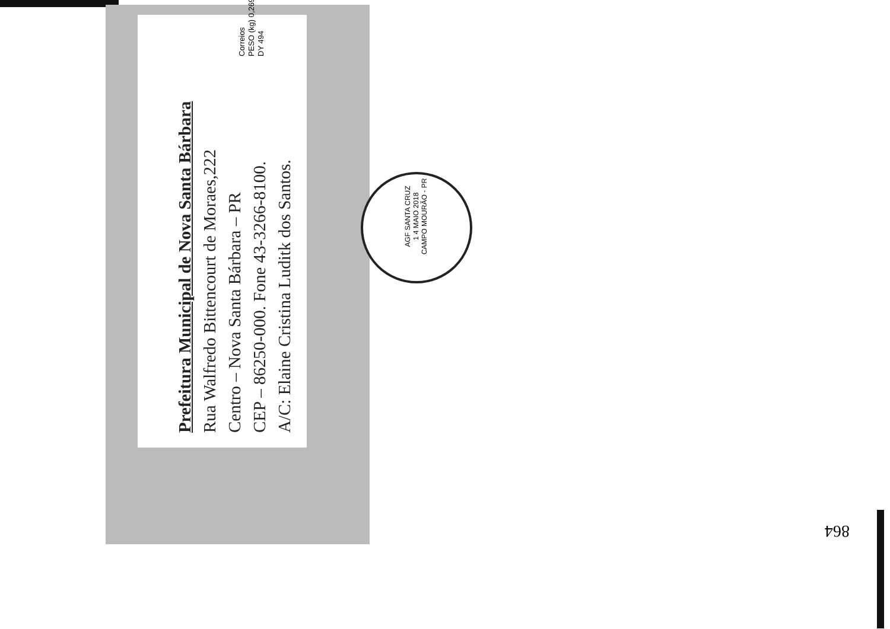Prefeitura Municipal de Nova Santa Bárbara
Rua Walfredo Bittencourt de Moraes,222
Centro – Nova Santa Bárbara – PR
CEP – 86250-000. Fone 43-3266-8100.
A/C: Elaine Cristina Luditk dos Santos.
Correios
PESO (kg) 0,269
DY 494
AGF SANTA CRUZ
1 4 MAIO 2018
CAMPO MOURÃO - PR
864